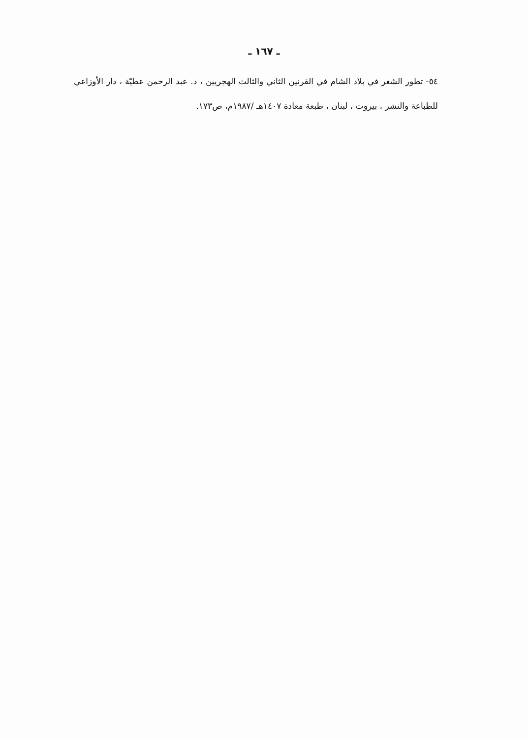ـ ١٦٧ ـ
٥٤- تطور الشعر في بلاد الشام في القرنين الثاني والثالث الهجريين ، د. عبد الرحمن عطيّة ، دار الأوزاعي للطباعة والنشر ، بيروت ، لبنان ، طبعة معادة ١٤٠٧هـ /١٩٨٧م، ص١٧٣.